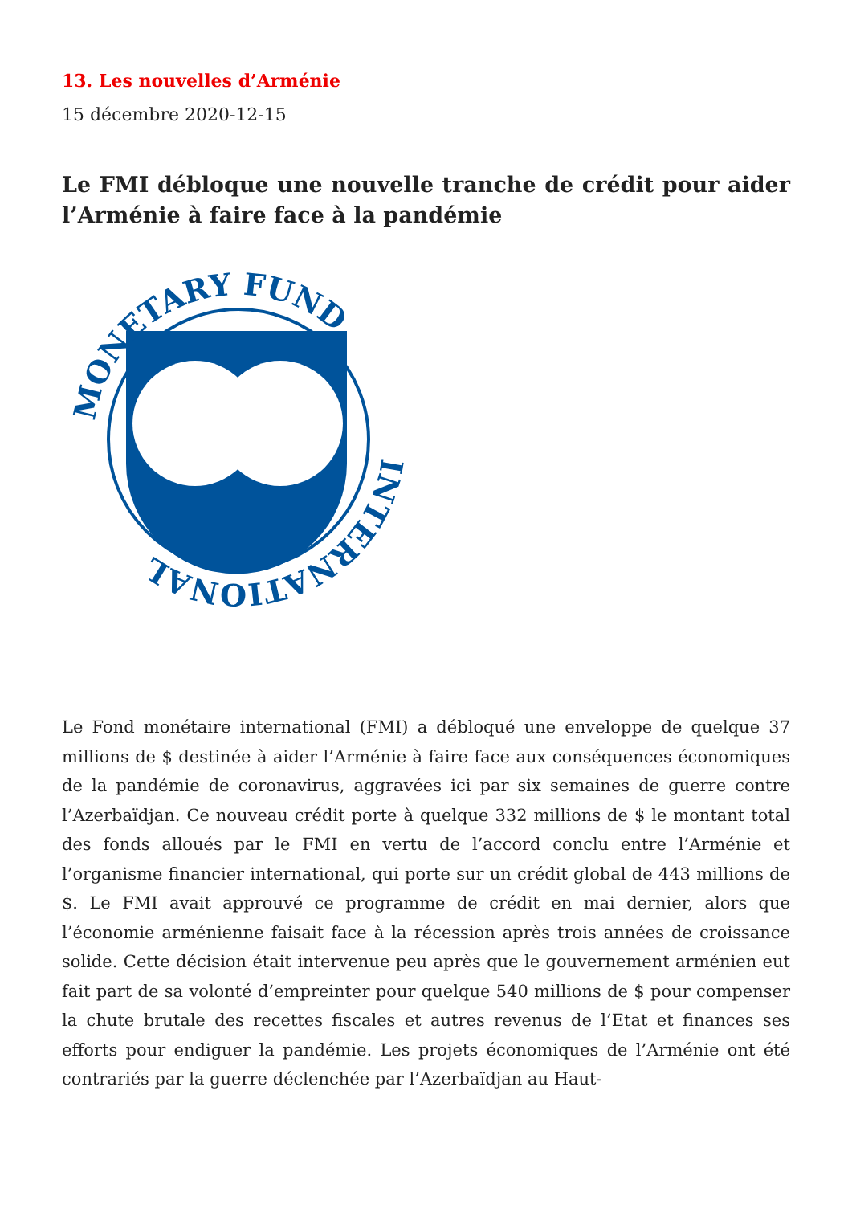13. Les nouvelles d’Arménie
15 décembre 2020-12-15
Le FMI débloque une nouvelle tranche de crédit pour aider l’Arménie à faire face à la pandémie
INTERNATIONAL
MONETARY FUND
Le Fond monétaire international (FMI) a débloqué une enveloppe de quelque 37 millions de $ destinée à aider l’Arménie à faire face aux conséquences économiques de la pandémie de coronavirus, aggravées ici par six semaines de guerre contre l’Azerbaïdjan. Ce nouveau crédit porte à quelque 332 millions de $ le montant total des fonds alloués par le FMI en vertu de l’accord conclu entre l’Arménie et l’organisme financier international, qui porte sur un crédit global de 443 millions de $. Le FMI avait approuvé ce programme de crédit en mai dernier, alors que l’économie arménienne faisait face à la récession après trois années de croissance solide. Cette décision était intervenue peu après que le gouvernement arménien eut fait part de sa volonté d’empreinter pour quelque 540 millions de $ pour compenser la chute brutale des recettes fiscales et autres revenus de l’Etat et finances ses efforts pour endiguer la pandémie. Les projets économiques de l’Arménie ont été contrariés par la guerre déclenchée par l’Azerbaïdjan au Haut-